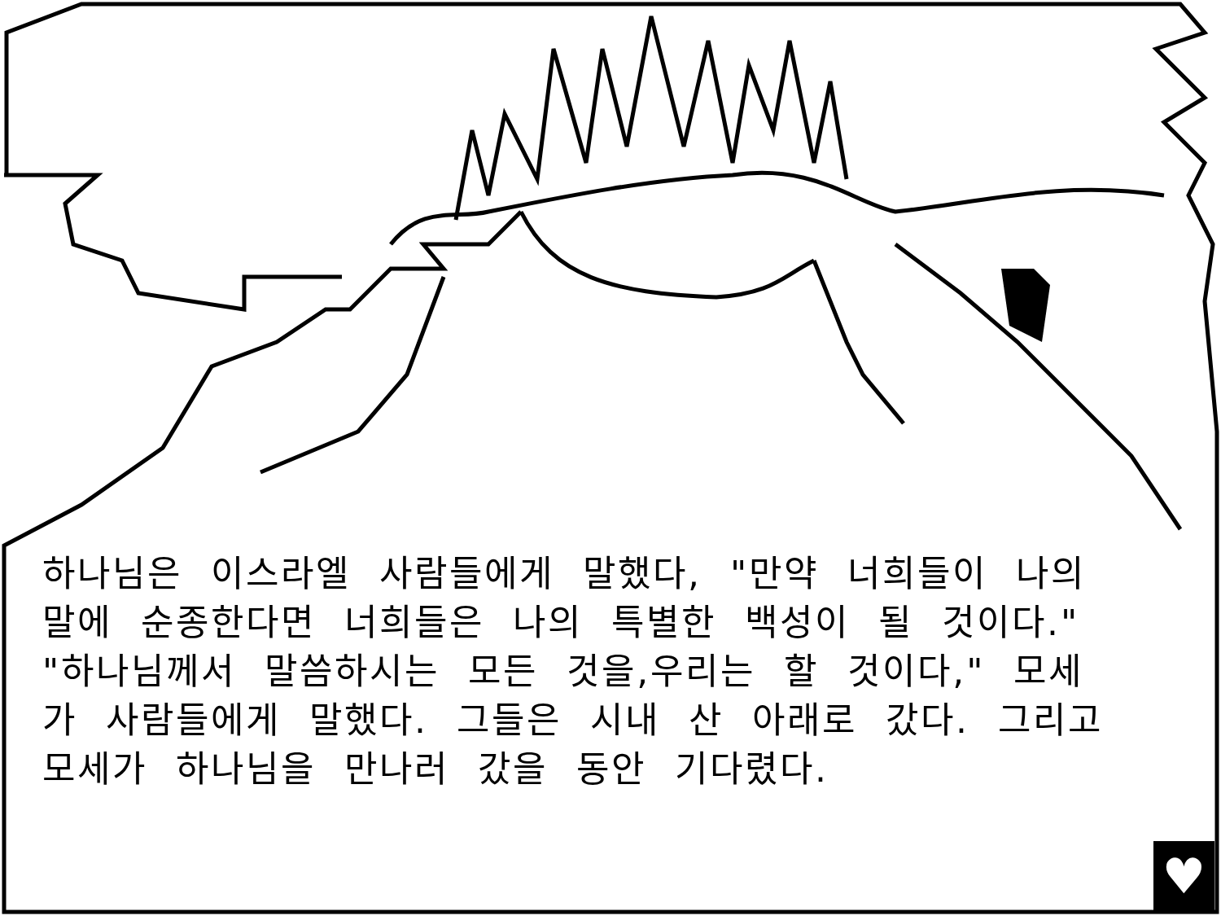하나님은 이스라엘 사람들에게 말했다, "만약 너희들이 나의 말에 순종한다면 너희들은 나의 특별한 백성이 될 것이다." "하나님께서 말씀하시는 모든 것을,우리는 할 것이다," 모세가 사람들에게 말했다. 그들은 시내 산 아래로 갔다. 그리고 모세가 하나님을 만나러 갔을 동안 기다렸다.
♥